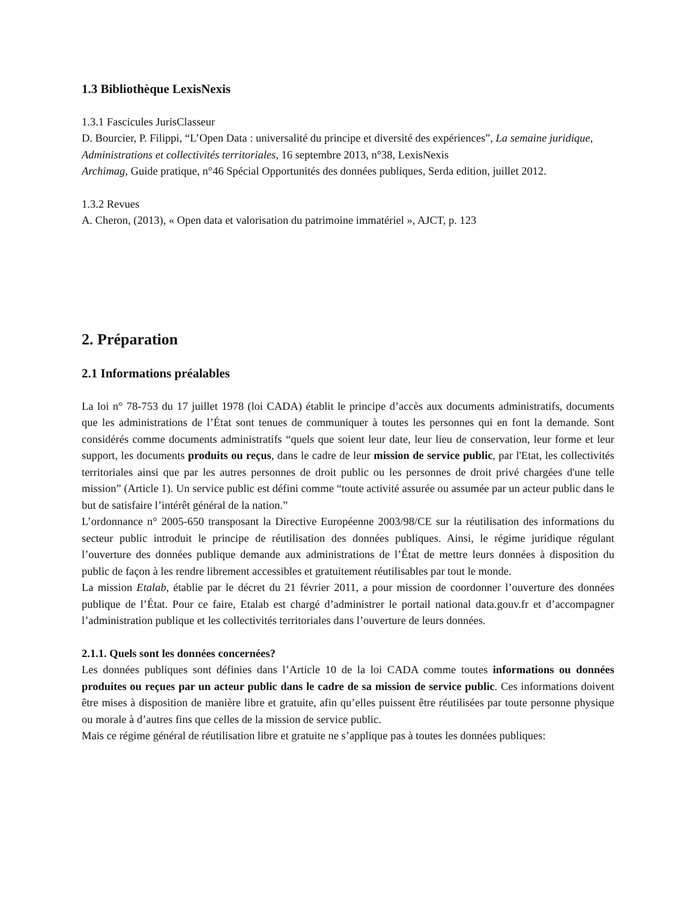1.3 Bibliothèque LexisNexis
1.3.1 Fascicules JurisClasseur
D. Bourcier, P. Filippi, “L’Open Data : universalité du principe et diversité des expériences”, La semaine juridique, Administrations et collectivités territoriales, 16 septembre 2013, n°38, LexisNexis
Archimag, Guide pratique, n°46 Spécial Opportunités des données publiques, Serda edition, juillet 2012.
1.3.2 Revues
A. Cheron, (2013), « Open data et valorisation du patrimoine immatériel », AJCT, p. 123
2. Préparation
2.1 Informations préalables
La loi n° 78-753 du 17 juillet 1978 (loi CADA) établit le principe d’accès aux documents administratifs, documents que les administrations de l’État sont tenues de communiquer à toutes les personnes qui en font la demande. Sont considérés comme documents administratifs “quels que soient leur date, leur lieu de conservation, leur forme et leur support, les documents produits ou reçus, dans le cadre de leur mission de service public, par l'Etat, les collectivités territoriales ainsi que par les autres personnes de droit public ou les personnes de droit privé chargées d'une telle mission” (Article 1). Un service public est défini comme “toute activité assurée ou assumée par un acteur public dans le but de satisfaire l’intérêt général de la nation.”
L’ordonnance n° 2005-650 transposant la Directive Européenne 2003/98/CE sur la réutilisation des informations du secteur public introduit le principe de réutilisation des données publiques. Ainsi, le régime juridique régulant l’ouverture des données publique demande aux administrations de l’État de mettre leurs données à disposition du public de façon à les rendre librement accessibles et gratuitement réutilisables par tout le monde.
La mission Etalab, établie par le décret du 21 février 2011, a pour mission de coordonner l’ouverture des données publique de l’État. Pour ce faire, Etalab est chargé d’administrer le portail national data.gouv.fr et d’accompagner l’administration publique et les collectivités territoriales dans l’ouverture de leurs données.
2.1.1. Quels sont les données concernées?
Les données publiques sont définies dans l’Article 10 de la loi CADA comme toutes informations ou données produites ou reçues par un acteur public dans le cadre de sa mission de service public. Ces informations doivent être mises à disposition de manière libre et gratuite, afin qu’elles puissent être réutilisées par toute personne physique ou morale à d’autres fins que celles de la mission de service public.
Mais ce régime général de réutilisation libre et gratuite ne s’applique pas à toutes les données publiques: